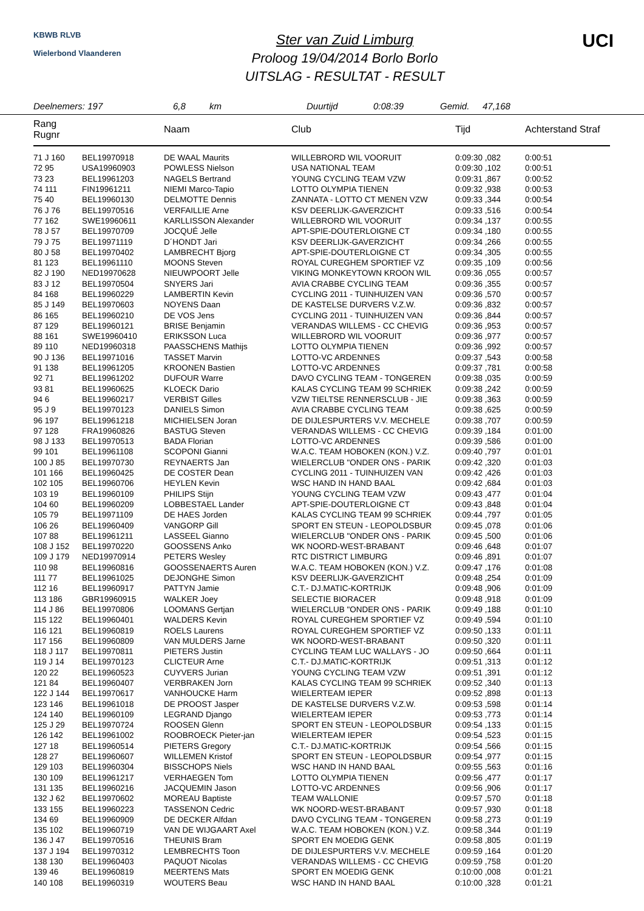KBWB RLVB
Wielerbond Vlaanderen
Ster van Zuid Limburg
Proloog 19/04/2014 Borlo Borlo
UITSLAG - RESULTAT - RESULT
UCI
Deelnemers: 197 6,8 km Duurtijd 0:08:39 Gemid. 47,168
| Rang Rugnr | | Naam | Club | Tijd | Achterstand Straf |
| --- | --- | --- | --- | --- | --- |
| 71 J 160 | BEL19970918 | DE WAAL Maurits | WILLEBRORD WIL VOORUIT | 0:09:30 ,082 | 0:00:51 |
| 72 95 | USA19960903 | POWLESS Nielson | USA NATIONAL TEAM | 0:09:30 ,102 | 0:00:51 |
| 73 23 | BEL19961203 | NAGELS Bertrand | YOUNG CYCLING TEAM VZW | 0:09:31 ,867 | 0:00:52 |
| 74 111 | FIN19961211 | NIEMI Marco-Tapio | LOTTO OLYMPIA TIENEN | 0:09:32 ,938 | 0:00:53 |
| 75 40 | BEL19960130 | DELMOTTE Dennis | ZANNATA - LOTTO CT MENEN VZW | 0:09:33 ,344 | 0:00:54 |
| 76 J 76 | BEL19970516 | VERFAILLIE Arne | KSV DEERLIJK-GAVERZICHT | 0:09:33 ,516 | 0:00:54 |
| 77 162 | SWE19960611 | KARLLISSON Alexander | WILLEBRORD WIL VOORUIT | 0:09:34 ,137 | 0:00:55 |
| 78 J 57 | BEL19970709 | JOCQUÉ Jelle | APT-SPIE-DOUTERLOIGNE CT | 0:09:34 ,180 | 0:00:55 |
| 79 J 75 | BEL19971119 | D´HONDT Jari | KSV DEERLIJK-GAVERZICHT | 0:09:34 ,266 | 0:00:55 |
| 80 J 58 | BEL19970402 | LAMBRECHT Bjorg | APT-SPIE-DOUTERLOIGNE CT | 0:09:34 ,305 | 0:00:55 |
| 81 123 | BEL19961110 | MOONS Steven | ROYAL CUREGHEM SPORTIEF VZ | 0:09:35 ,109 | 0:00:56 |
| 82 J 190 | NED19970628 | NIEUWPOORT Jelle | VIKING MONKEYTOWN KROON WIL | 0:09:36 ,055 | 0:00:57 |
| 83 J 12 | BEL19970504 | SNYERS Jari | AVIA CRABBE CYCLING TEAM | 0:09:36 ,355 | 0:00:57 |
| 84 168 | BEL19960229 | LAMBERTIN Kevin | CYCLING 2011 - TUINHUIZEN VAN | 0:09:36 ,570 | 0:00:57 |
| 85 J 149 | BEL19970603 | NOYENS Daan | DE KASTELSE DURVERS V.Z.W. | 0:09:36 ,832 | 0:00:57 |
| 86 165 | BEL19960210 | DE VOS Jens | CYCLING 2011 - TUINHUIZEN VAN | 0:09:36 ,844 | 0:00:57 |
| 87 129 | BEL19960121 | BRISE Benjamin | VERANDAS WILLEMS - CC CHEVIG | 0:09:36 ,953 | 0:00:57 |
| 88 161 | SWE19960410 | ERIKSSON Luca | WILLEBRORD WIL VOORUIT | 0:09:36 ,977 | 0:00:57 |
| 89 110 | NED19960318 | PAASSCHENS Mathijs | LOTTO OLYMPIA TIENEN | 0:09:36 ,992 | 0:00:57 |
| 90 J 136 | BEL19971016 | TASSET Marvin | LOTTO-VC ARDENNES | 0:09:37 ,543 | 0:00:58 |
| 91 138 | BEL19961205 | KROONEN Bastien | LOTTO-VC ARDENNES | 0:09:37 ,781 | 0:00:58 |
| 92 71 | BEL19961202 | DUFOUR Warre | DAVO CYCLING TEAM - TONGEREN | 0:09:38 ,035 | 0:00:59 |
| 93 81 | BEL19960625 | KLOECK Dario | KALAS CYCLING TEAM 99 SCHRIEK | 0:09:38 ,242 | 0:00:59 |
| 94 6 | BEL19960217 | VERBIST Gilles | VZW TIELTSE RENNERSCLUB - JIE | 0:09:38 ,363 | 0:00:59 |
| 95 J 9 | BEL19970123 | DANIELS Simon | AVIA CRABBE CYCLING TEAM | 0:09:38 ,625 | 0:00:59 |
| 96 197 | BEL19961218 | MICHIELSEN Joran | DE DIJLESPURTERS V.V. MECHELE | 0:09:38 ,707 | 0:00:59 |
| 97 128 | FRA19960826 | BASTUG Steven | VERANDAS WILLEMS - CC CHEVIG | 0:09:39 ,184 | 0:01:00 |
| 98 J 133 | BEL19970513 | BADA Florian | LOTTO-VC ARDENNES | 0:09:39 ,586 | 0:01:00 |
| 99 101 | BEL19961108 | SCOPONI Gianni | W.A.C. TEAM HOBOKEN (KON.) V.Z. | 0:09:40 ,797 | 0:01:01 |
| 100 J 85 | BEL19970730 | REYNAERTS Jan | WIELERCLUB "ONDER ONS - PARIK | 0:09:42 ,320 | 0:01:03 |
| 101 166 | BEL19960425 | DE COSTER Dean | CYCLING 2011 - TUINHUIZEN VAN | 0:09:42 ,426 | 0:01:03 |
| 102 105 | BEL19960706 | HEYLEN Kevin | WSC HAND IN HAND BAAL | 0:09:42 ,684 | 0:01:03 |
| 103 19 | BEL19960109 | PHILIPS Stijn | YOUNG CYCLING TEAM VZW | 0:09:43 ,477 | 0:01:04 |
| 104 60 | BEL19960209 | LOBBESTAEL Lander | APT-SPIE-DOUTERLOIGNE CT | 0:09:43 ,848 | 0:01:04 |
| 105 79 | BEL19971109 | DE HAES Jorden | KALAS CYCLING TEAM 99 SCHRIEK | 0:09:44 ,797 | 0:01:05 |
| 106 26 | BEL19960409 | VANGORP Gill | SPORT EN STEUN - LEOPOLDSBUR | 0:09:45 ,078 | 0:01:06 |
| 107 88 | BEL19961211 | LASSEEL Gianno | WIELERCLUB "ONDER ONS - PARIK | 0:09:45 ,500 | 0:01:06 |
| 108 J 152 | BEL19970220 | GOOSSENS Anko | WK NOORD-WEST-BRABANT | 0:09:46 ,648 | 0:01:07 |
| 109 J 179 | NED19970914 | PETERS Wesley | RTC DISTRICT LIMBURG | 0:09:46 ,891 | 0:01:07 |
| 110 98 | BEL19960816 | GOOSSENAERTS Auren | W.A.C. TEAM HOBOKEN (KON.) V.Z. | 0:09:47 ,176 | 0:01:08 |
| 111 77 | BEL19961025 | DEJONGHE Simon | KSV DEERLIJK-GAVERZICHT | 0:09:48 ,254 | 0:01:09 |
| 112 16 | BEL19960917 | PATTYN Jamie | C.T.- DJ.MATIC-KORTRIJK | 0:09:48 ,906 | 0:01:09 |
| 113 186 | GBR19960915 | WALKER Joey | SELECTIE BIORACER | 0:09:48 ,918 | 0:01:09 |
| 114 J 86 | BEL19970806 | LOOMANS Gertjan | WIELERCLUB "ONDER ONS - PARIK | 0:09:49 ,188 | 0:01:10 |
| 115 122 | BEL19960401 | WALDERS Kevin | ROYAL CUREGHEM SPORTIEF VZ | 0:09:49 ,594 | 0:01:10 |
| 116 121 | BEL19960819 | ROELS Laurens | ROYAL CUREGHEM SPORTIEF VZ | 0:09:50 ,133 | 0:01:11 |
| 117 156 | BEL19960809 | VAN MULDERS Jarne | WK NOORD-WEST-BRABANT | 0:09:50 ,320 | 0:01:11 |
| 118 J 117 | BEL19970811 | PIETERS Justin | CYCLING TEAM LUC WALLAYS - JO | 0:09:50 ,664 | 0:01:11 |
| 119 J 14 | BEL19970123 | CLICTEUR Arne | C.T.- DJ.MATIC-KORTRIJK | 0:09:51 ,313 | 0:01:12 |
| 120 22 | BEL19960523 | CUYVERS Jurian | YOUNG CYCLING TEAM VZW | 0:09:51 ,391 | 0:01:12 |
| 121 84 | BEL19960407 | VERBRAKEN Jorn | KALAS CYCLING TEAM 99 SCHRIEK | 0:09:52 ,340 | 0:01:13 |
| 122 J 144 | BEL19970617 | VANHOUCKE Harm | WIELERTEAM IEPER | 0:09:52 ,898 | 0:01:13 |
| 123 146 | BEL19961018 | DE PROOST Jasper | DE KASTELSE DURVERS V.Z.W. | 0:09:53 ,598 | 0:01:14 |
| 124 140 | BEL19960109 | LEGRAND Django | WIELERTEAM IEPER | 0:09:53 ,773 | 0:01:14 |
| 125 J 29 | BEL19970724 | ROOSEN Glenn | SPORT EN STEUN - LEOPOLDSBUR | 0:09:54 ,133 | 0:01:15 |
| 126 142 | BEL19961002 | ROOBROECK Pieter-jan | WIELERTEAM IEPER | 0:09:54 ,523 | 0:01:15 |
| 127 18 | BEL19960514 | PIETERS Gregory | C.T.- DJ.MATIC-KORTRIJK | 0:09:54 ,566 | 0:01:15 |
| 128 27 | BEL19960607 | WILLEMEN Kristof | SPORT EN STEUN - LEOPOLDSBUR | 0:09:54 ,977 | 0:01:15 |
| 129 103 | BEL19960304 | BISSCHOPS Niels | WSC HAND IN HAND BAAL | 0:09:55 ,563 | 0:01:16 |
| 130 109 | BEL19961217 | VERHAEGEN Tom | LOTTO OLYMPIA TIENEN | 0:09:56 ,477 | 0:01:17 |
| 131 135 | BEL19960216 | JACQUEMIN Jason | LOTTO-VC ARDENNES | 0:09:56 ,906 | 0:01:17 |
| 132 J 62 | BEL19970602 | MOREAU Baptiste | TEAM WALLONIE | 0:09:57 ,570 | 0:01:18 |
| 133 155 | BEL19960223 | TASSENON Cedric | WK NOORD-WEST-BRABANT | 0:09:57 ,930 | 0:01:18 |
| 134 69 | BEL19960909 | DE DECKER Alfdan | DAVO CYCLING TEAM - TONGEREN | 0:09:58 ,273 | 0:01:19 |
| 135 102 | BEL19960719 | VAN DE WIJGAART Axel | W.A.C. TEAM HOBOKEN (KON.) V.Z. | 0:09:58 ,344 | 0:01:19 |
| 136 J 47 | BEL19970516 | THEUNIS Bram | SPORT EN MOEDIG GENK | 0:09:58 ,805 | 0:01:19 |
| 137 J 194 | BEL19970312 | LEMBRECHTS Toon | DE DIJLESPURTERS V.V. MECHELE | 0:09:59 ,164 | 0:01:20 |
| 138 130 | BEL19960403 | PAQUOT Nicolas | VERANDAS WILLEMS - CC CHEVIG | 0:09:59 ,758 | 0:01:20 |
| 139 46 | BEL19960819 | MEERTENS Mats | SPORT EN MOEDIG GENK | 0:10:00 ,008 | 0:01:21 |
| 140 108 | BEL19960319 | WOUTERS Beau | WSC HAND IN HAND BAAL | 0:10:00 ,328 | 0:01:21 |